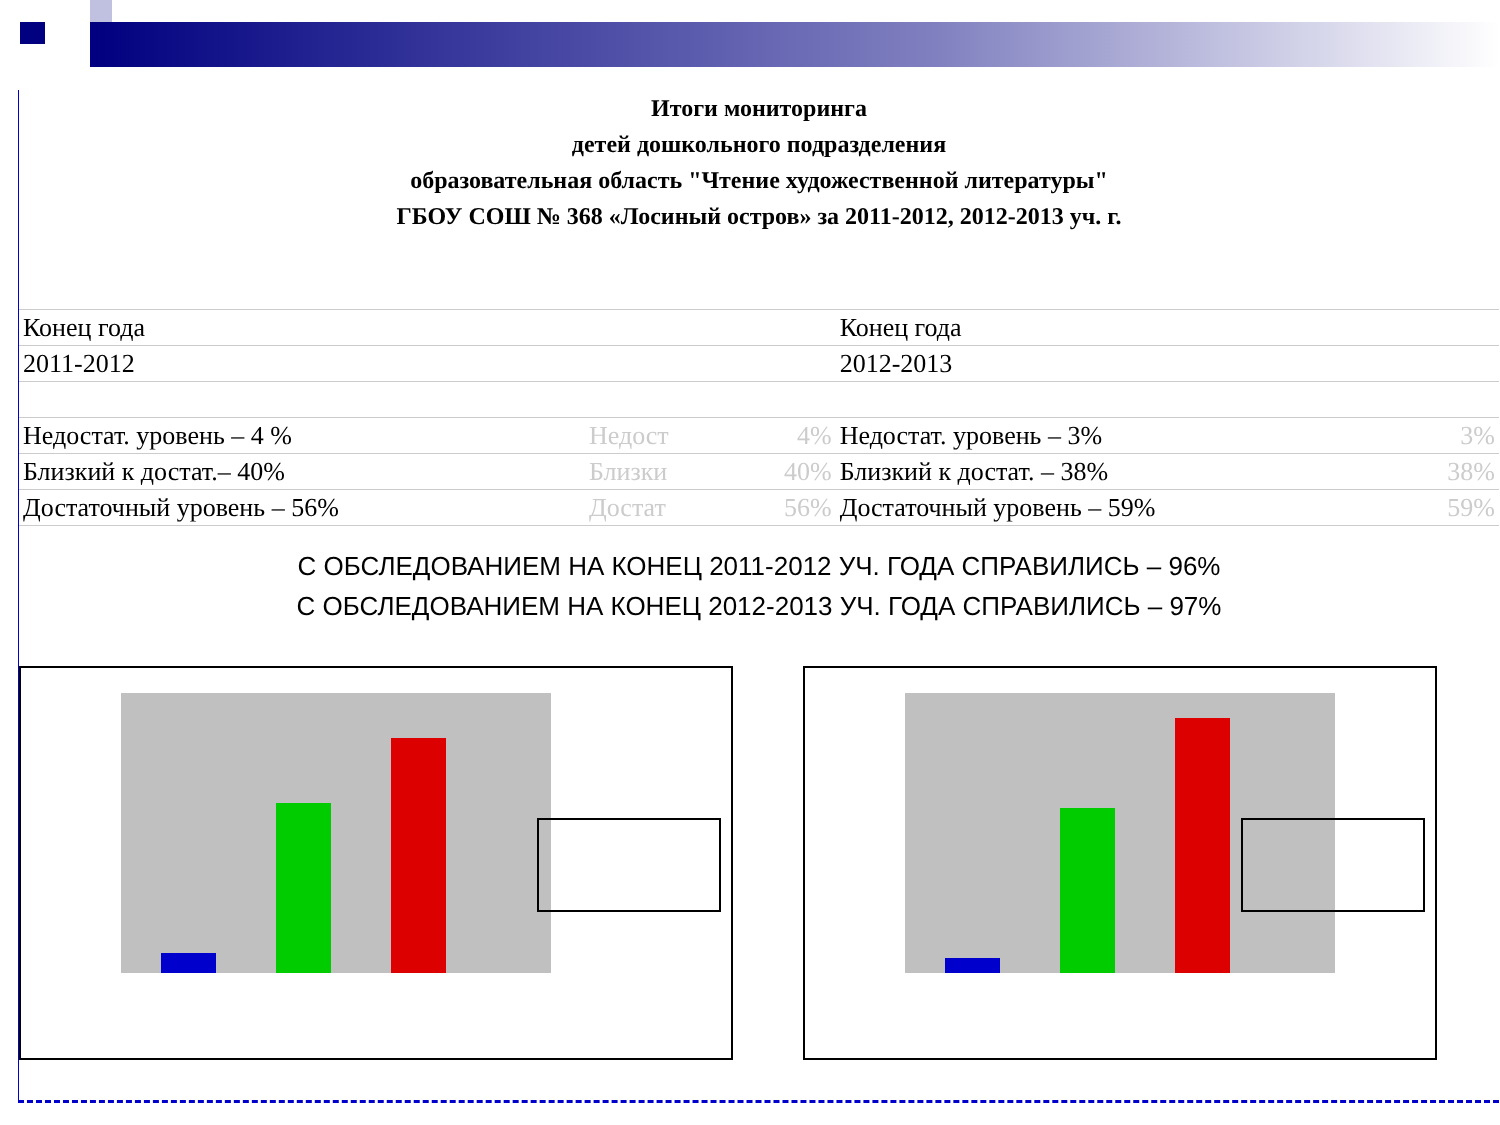Итоги мониторинга
детей дошкольного подразделения
образовательная область "Чтение художественной литературы"
ГБОУ СОШ № 368 «Лосиный остров» за 2011-2012, 2012-2013 уч. г.
| Конец года | | | Конец года | |
| 2011-2012 | | | 2012-2013 | |
| Недостат. уровень – 4 % | Недост | 4% | Недостат. уровень – 3% | 3% |
| Близкий к достат.– 40% | Близки | 40% | Близкий к достат. – 38% | 38% |
| Достаточный уровень – 56% | Достат | 56% | Достаточный уровень – 59% | 59% |
С ОБСЛЕДОВАНИЕМ НА КОНЕЦ 2011-2012 УЧ. ГОДА СПРАВИЛИСЬ – 96%
С ОБСЛЕДОВАНИЕМ НА КОНЕЦ 2012-2013 УЧ. ГОДА СПРАВИЛИСЬ – 97%